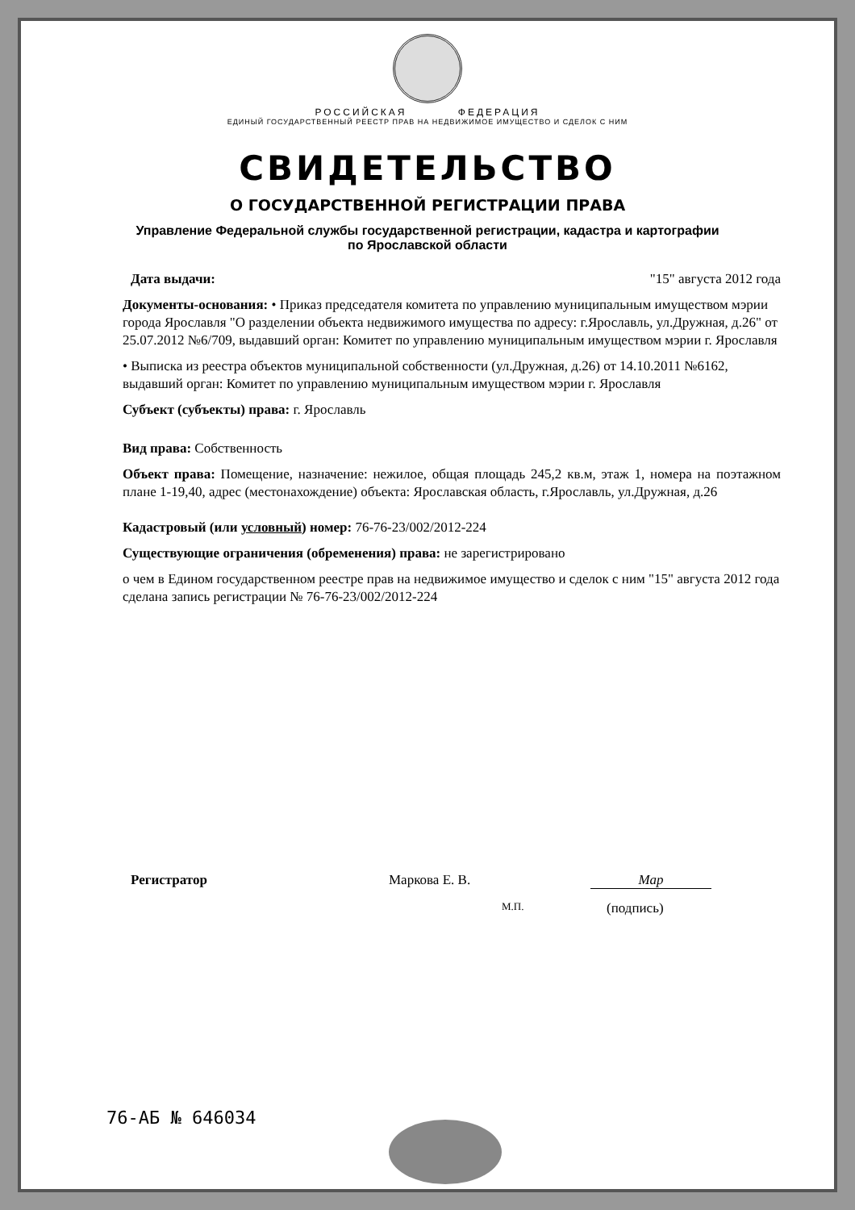РОССИЙСКАЯ ФЕДЕРАЦИЯ
ЕДИНЫЙ ГОСУДАРСТВЕННЫЙ РЕЕСТР ПРАВ НА НЕДВИЖИМОЕ ИМУЩЕСТВО И СДЕЛОК С НИМ
СВИДЕТЕЛЬСТВО
О ГОСУДАРСТВЕННОЙ РЕГИСТРАЦИИ ПРАВА
Управление Федеральной службы государственной регистрации, кадастра и картографии
по Ярославской области
Дата выдачи: "15" августа 2012 года
Документы-основания: • Приказ председателя комитета по управлению муниципальным имуществом мэрии города Ярославля "О разделении объекта недвижимого имущества по адресу: г.Ярославль, ул.Дружная, д.26" от 25.07.2012 №6/709, выдавший орган: Комитет по управлению муниципальным имуществом мэрии г. Ярославля
• Выписка из реестра объектов муниципальной собственности (ул.Дружная, д.26) от 14.10.2011 №6162, выдавший орган: Комитет по управлению муниципальным имуществом мэрии г. Ярославля
Субъект (субъекты) права: г. Ярославль
Вид права: Собственность
Объект права: Помещение, назначение: нежилое, общая площадь 245,2 кв.м, этаж 1, номера на поэтажном плане 1-19,40, адрес (местонахождение) объекта: Ярославская область, г.Ярославль, ул.Дружная, д.26
Кадастровый (или условный) номер: 76-76-23/002/2012-224
Существующие ограничения (обременения) права: не зарегистрировано
о чем в Едином государственном реестре прав на недвижимое имущество и сделок с ним "15" августа 2012 года сделана запись регистрации № 76-76-23/002/2012-224
Регистратор Маркова Е. В. Мар
М.П. (подпись)
76-АБ № 646034